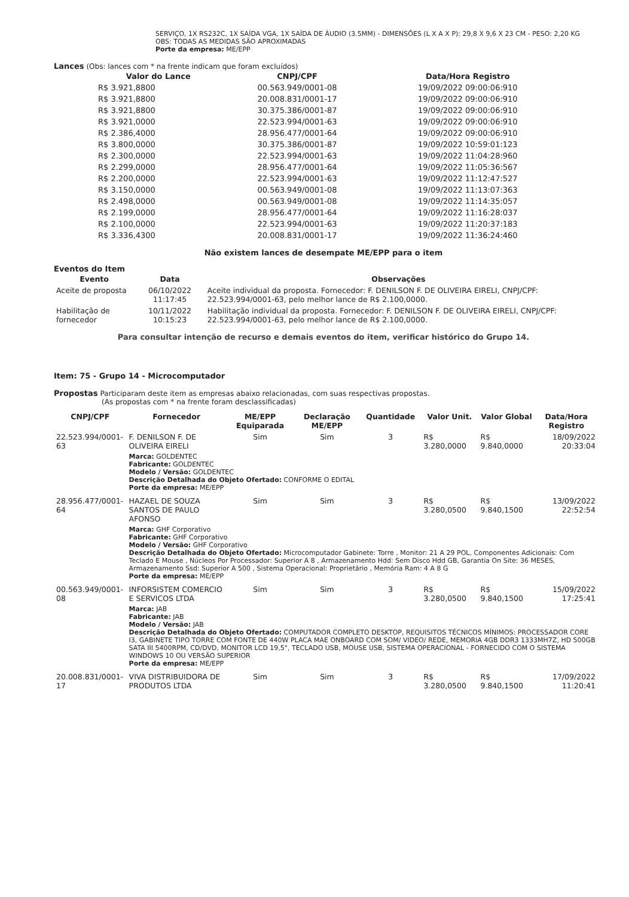SERVIÇO, 1X RS232C, 1X SAÍDA VGA, 1X SAÍDA DE ÁUDIO (3.5MM) - DIMENSÕES (L X A X P): 29,8 X 9,6 X 23 CM - PESO: 2,20 KG OBS: TODAS AS MEDIDAS SÃO APROXIMADAS
Porte da empresa: ME/EPP
Lances (Obs: lances com * na frente indicam que foram excluídos)
| Valor do Lance | CNPJ/CPF | Data/Hora Registro |
| --- | --- | --- |
| R$ 3.921,8800 | 00.563.949/0001-08 | 19/09/2022 09:00:06:910 |
| R$ 3.921,8800 | 20.008.831/0001-17 | 19/09/2022 09:00:06:910 |
| R$ 3.921,8800 | 30.375.386/0001-87 | 19/09/2022 09:00:06:910 |
| R$ 3.921,0000 | 22.523.994/0001-63 | 19/09/2022 09:00:06:910 |
| R$ 2.386,4000 | 28.956.477/0001-64 | 19/09/2022 09:00:06:910 |
| R$ 3.800,0000 | 30.375.386/0001-87 | 19/09/2022 10:59:01:123 |
| R$ 2.300,0000 | 22.523.994/0001-63 | 19/09/2022 11:04:28:960 |
| R$ 2.299,0000 | 28.956.477/0001-64 | 19/09/2022 11:05:36:567 |
| R$ 2.200,0000 | 22.523.994/0001-63 | 19/09/2022 11:12:47:527 |
| R$ 3.150,0000 | 00.563.949/0001-08 | 19/09/2022 11:13:07:363 |
| R$ 2.498,0000 | 00.563.949/0001-08 | 19/09/2022 11:14:35:057 |
| R$ 2.199,0000 | 28.956.477/0001-64 | 19/09/2022 11:16:28:037 |
| R$ 2.100,0000 | 22.523.994/0001-63 | 19/09/2022 11:20:37:183 |
| R$ 3.336,4300 | 20.008.831/0001-17 | 19/09/2022 11:36:24:460 |
Não existem lances de desempate ME/EPP para o item
Eventos do Item
| Evento | Data | Observações |
| --- | --- | --- |
| Aceite de proposta | 06/10/2022 11:17:45 | Aceite individual da proposta. Fornecedor: F. DENILSON F. DE OLIVEIRA EIRELI, CNPJ/CPF: 22.523.994/0001-63, pelo melhor lance de R$ 2.100,0000. |
| Habilitação de fornecedor | 10/11/2022 10:15:23 | Habilitação individual da proposta. Fornecedor: F. DENILSON F. DE OLIVEIRA EIRELI, CNPJ/CPF: 22.523.994/0001-63, pelo melhor lance de R$ 2.100,0000. |
Para consultar intenção de recurso e demais eventos do item, verificar histórico do Grupo 14.
Item: 75 - Grupo 14 - Microcomputador
Propostas Participaram deste item as empresas abaixo relacionadas, com suas respectivas propostas.
(As propostas com * na frente foram desclassificadas)
| CNPJ/CPF | Fornecedor | ME/EPP Equiparada | Declaração ME/EPP | Quantidade | Valor Unit. | Valor Global | Data/Hora Registro |
| --- | --- | --- | --- | --- | --- | --- | --- |
| 22.523.994/0001-63 | F. DENILSON F. DE OLIVEIRA EIRELI | Sim | Sim | 3 | R$ 3.280,0000 | R$ 9.840,0000 | 18/09/2022 20:33:04 |
| | Marca: GOLDENTEC Fabricante: GOLDENTEC Modelo / Versão: GOLDENTEC Descrição Detalhada do Objeto Ofertado: CONFORME O EDITAL Porte da empresa: ME/EPP | | | | | | |
| 28.956.477/0001-64 | HAZAEL DE SOUZA SANTOS DE PAULO AFONSO | Sim | Sim | 3 | R$ 3.280,0500 | R$ 9.840,1500 | 13/09/2022 22:52:54 |
| | Marca: GHF Corporativo Fabricante: GHF Corporativo Modelo / Versão: GHF Corporativo Descrição Detalhada do Objeto Ofertado: Microcomputador Gabinete: Torre , Monitor: 21 A 29 POL, Componentes Adicionais: Com Teclado E Mouse , Núcleos Por Processador: Superior A 8 , Armazenamento Hdd: Sem Disco Hdd GB, Garantia On Site: 36 MESES, Armazenamento Ssd: Superior A 500 , Sistema Operacional: Proprietário , Memória Ram: 4 A 8 G Porte da empresa: ME/EPP | | | | | | |
| 00.563.949/0001-08 | INFORSISTEM COMERCIO E SERVICOS LTDA | Sim | Sim | 3 | R$ 3.280,0500 | R$ 9.840,1500 | 15/09/2022 17:25:41 |
| | Marca: JAB Fabricante: JAB Modelo / Versão: JAB Descrição Detalhada do Objeto Ofertado: COMPUTADOR COMPLETO DESKTOP, REQUISITOS TÉCNICOS MÍNIMOS: PROCESSADOR CORE I3, GABINETE TIPO TORRE COM FONTE DE 440W PLACA MAE ONBOARD COM SOM/ VIDEO/ REDE, MEMORIA 4GB DDR3 1333MH7Z, HD 500GB SATA III 5400RPM, CD/DVD, MONITOR LCD 19,5", TECLADO USB, MOUSE USB, SISTEMA OPERACIONAL - FORNECIDO COM O SISTEMA WINDOWS 10 OU VERSÃO SUPERIOR Porte da empresa: ME/EPP | | | | | | |
| 20.008.831/0001-17 | VIVA DISTRIBUIDORA DE PRODUTOS LTDA | Sim | Sim | 3 | R$ 3.280,0500 | R$ 9.840,1500 | 17/09/2022 11:20:41 |